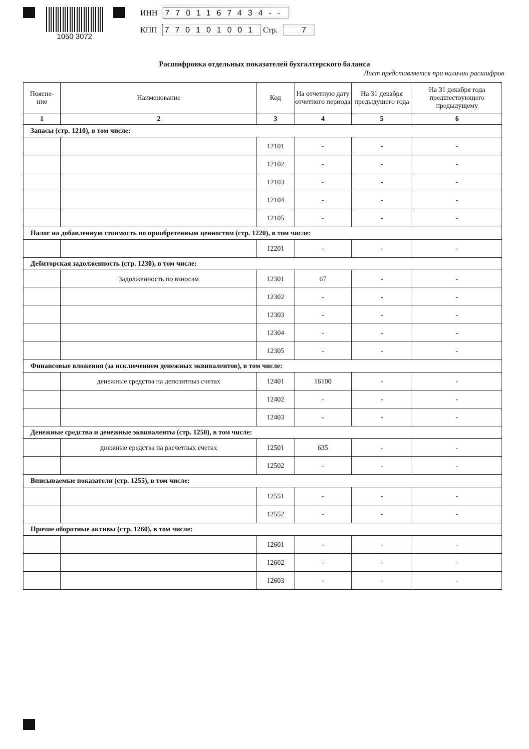1050 3072 ИНН 7701167434--
КПП 770101001 Стр. 7
Расшифровка отдельных показателей бухгалтерского баланса
Лист представляется при наличии расшифров
| Поясне- ние | Наименование | Код | На отчетную дату отчетного периода | На 31 декабря предыдущего года | На 31 декабря года предшествующего предыдущему |
| --- | --- | --- | --- | --- | --- |
| 1 | 2 | 3 | 4 | 5 | 6 |
| Запасы (стр. 1210), в том числе: | | | | | |
| | | 12101 | - | - | - |
| | | 12102 | - | - | - |
| | | 12103 | - | - | - |
| | | 12104 | - | - | - |
| | | 12105 | - | - | - |
| Налог на добавленную стоимость по приобретенным ценностям (стр. 1220), в том числе: | | | | | |
| | | 12201 | - | - | - |
| Дебиторская задолженность (стр. 1230), в том числе: | | | | | |
| | Задолженность по взносам | 12301 | 67 | - | - |
| | | 12302 | - | - | - |
| | | 12303 | - | - | - |
| | | 12304 | - | - | - |
| | | 12305 | - | - | - |
| Финансовые вложения (за исключением денежных эквивалентов), в том числе: | | | | | |
| | денежные средства на депозитныз счетах | 12401 | 16100 | - | - |
| | | 12402 | - | - | - |
| | | 12403 | - | - | - |
| Денежные средства и денежные эквиваленты (стр. 1250), в том числе: | | | | | |
| | днежные средства на расчетных счетах | 12501 | 635 | - | - |
| | | 12502 | - | - | - |
| Вписываемые показатели (стр. 1255), в том числе: | | | | | |
| | | 12551 | - | - | - |
| | | 12552 | - | - | - |
| Прочие оборотные активы (стр. 1260), в том числе: | | | | | |
| | | 12601 | - | - | - |
| | | 12602 | - | - | - |
| | | 12603 | - | - | - |